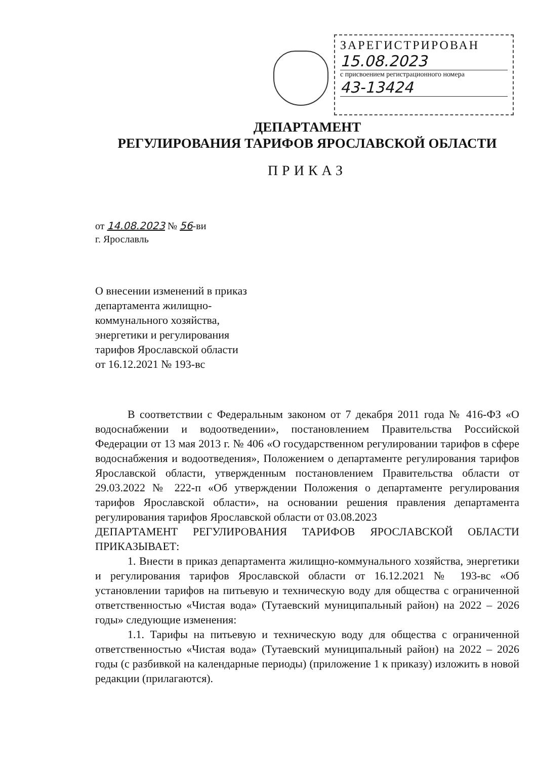ЗАРЕГИСТРИРОВАН
15.08.2023
с присвоением регистрационного номера
43-13424
ДЕПАРТАМЕНТ
РЕГУЛИРОВАНИЯ ТАРИФОВ ЯРОСЛАВСКОЙ ОБЛАСТИ
ПРИКАЗ
от 14.08.2023 № 56-ви
г. Ярославль
О внесении изменений в приказ
департамента жилищно-
коммунального хозяйства,
энергетики и регулирования
тарифов Ярославской области
от 16.12.2021 № 193-вс
В соответствии с Федеральным законом от 7 декабря 2011 года № 416-ФЗ «О водоснабжении и водоотведении», постановлением Правительства Российской Федерации от 13 мая 2013 г. № 406 «О государственном регулировании тарифов в сфере водоснабжения и водоотведения», Положением о департаменте регулирования тарифов Ярославской области, утвержденным постановлением Правительства области от 29.03.2022 № 222-п «Об утверждении Положения о департаменте регулирования тарифов Ярославской области», на основании решения правления департамента регулирования тарифов Ярославской области от 03.08.2023
ДЕПАРТАМЕНТ РЕГУЛИРОВАНИЯ ТАРИФОВ ЯРОСЛАВСКОЙ ОБЛАСТИ ПРИКАЗЫВАЕТ:
1. Внести в приказ департамента жилищно-коммунального хозяйства, энергетики и регулирования тарифов Ярославской области от 16.12.2021 № 193-вс «Об установлении тарифов на питьевую и техническую воду для общества с ограниченной ответственностью «Чистая вода» (Тутаевский муниципальный район) на 2022 – 2026 годы» следующие изменения:
1.1. Тарифы на питьевую и техническую воду для общества с ограниченной ответственностью «Чистая вода» (Тутаевский муниципальный район) на 2022 – 2026 годы (с разбивкой на календарные периоды) (приложение 1 к приказу) изложить в новой редакции (прилагаются).